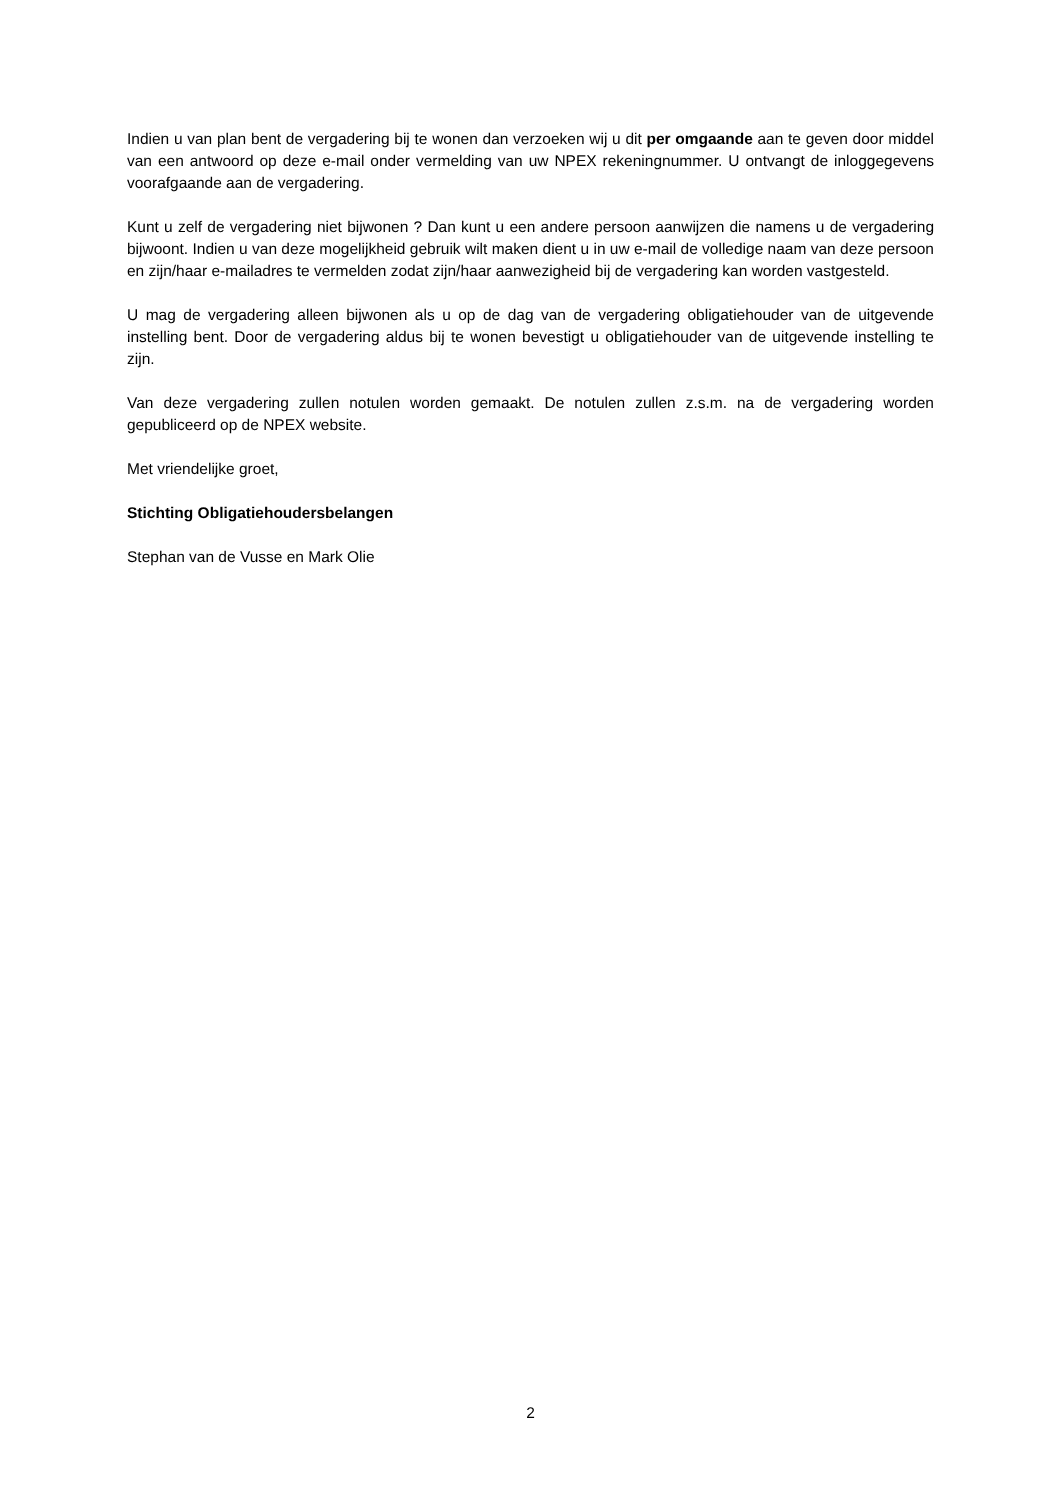Indien u van plan bent de vergadering bij te wonen dan verzoeken wij u dit per omgaande aan te geven door middel van een antwoord op deze e-mail onder vermelding van uw NPEX rekeningnummer. U ontvangt de inloggegevens voorafgaande aan de vergadering.
Kunt u zelf de vergadering niet bijwonen ? Dan kunt u een andere persoon aanwijzen die namens u de vergadering bijwoont. Indien u van deze mogelijkheid gebruik wilt maken dient u in uw e-mail de volledige naam van deze persoon en zijn/haar e-mailadres te vermelden zodat zijn/haar aanwezigheid bij de vergadering kan worden vastgesteld.
U mag de vergadering alleen bijwonen als u op de dag van de vergadering obligatiehouder van de uitgevende instelling bent. Door de vergadering aldus bij te wonen bevestigt u obligatiehouder van de uitgevende instelling te zijn.
Van deze vergadering zullen notulen worden gemaakt. De notulen zullen z.s.m. na de vergadering worden gepubliceerd op de NPEX website.
Met vriendelijke groet,
Stichting Obligatiehoudersbelangen
Stephan van de Vusse en Mark Olie
2